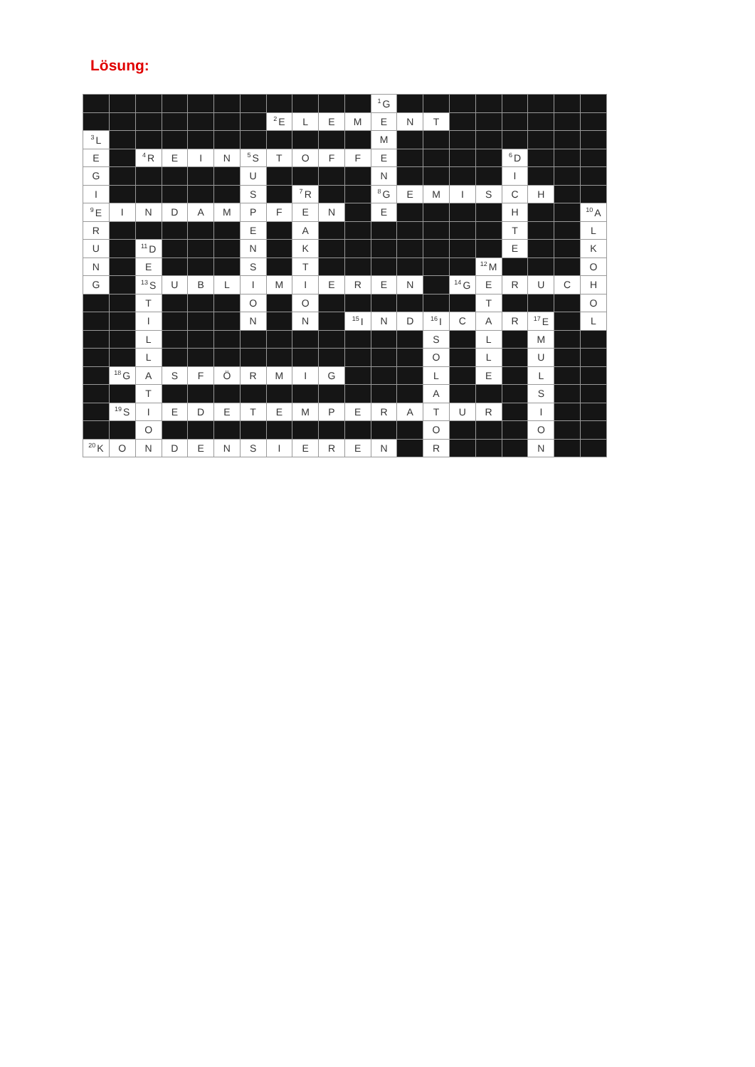Lösung:
| | | | | | | | | | | | <sup>1</sup> G | | | | | | | | |
| | | | | | | | <sup>2</sup> E | L | E | M | E | N | T | | | | | | |
| <sup>3</sup> L | | | | | | | | | | | M | | | | | | | | |
| E | | <sup>4</sup> R | E | I | N | <sup>5</sup> S | T | O | F | F | E | | | | | <sup>6</sup> D | | | |
| G | | | | | | U | | | | | N | | | | | I | | | |
| I | | | | | | S | | <sup>7</sup> R | | | <sup>8</sup> G | E | M | I | S | C | H | | |
| <sup>9</sup> E | I | N | D | A | M | P | F | E | N | | E | | | | | H | | | <sup>10</sup> A |
| R | | | | | | E | | A | | | | | | | | T | | | L |
| U | | <sup>11</sup> D | | | | N | | K | | | | | | | | E | | | K |
| N | | E | | | | S | | T | | | | | | | <sup>12</sup> M | | | | O |
| G | | <sup>13</sup> S | U | B | L | I | M | I | E | R | E | N | | <sup>14</sup> G | E | R | U | C | H |
| | | T | | | | O | | O | | | | | | | T | | | | O |
| | | I | | | | N | | N | | <sup>15</sup> I | N | D | <sup>16</sup> I | C | A | R | <sup>17</sup> E | | L |
| | | L | | | | | | | | | | | S | | L | | M | | |
| | | L | | | | | | | | | | | O | | L | | U | | |
| | <sup>18</sup> G | A | S | F | Ö | R | M | I | G | | | | L | | E | | L | | |
| | | T | | | | | | | | | | | A | | | | S | | |
| | <sup>19</sup>S | I | E | D | E | T | E | M | P | E | R | A | T | U | R | | I | | |
| | | O | | | | | | | | | | | O | | | | O | | |
| <sup>20</sup>K | O | N | D | E | N | S | I | E | R | E | N | | R | | | | N | | |